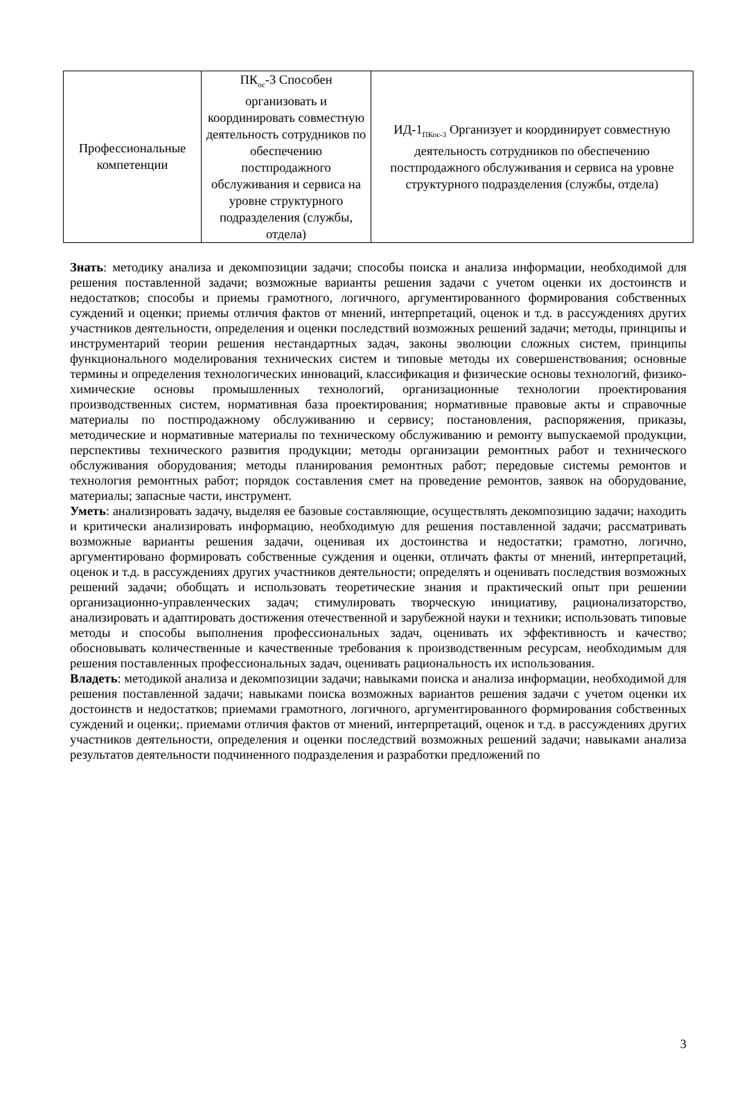| Профессиональные компетенции | ПК<sub>ос</sub>-3 Способен организовать и координировать совместную деятельность сотрудников по обеспечению постпродажного обслуживания и сервиса на уровне структурного подразделения (службы, отдела) | ИД-1<sub>ПКос-3</sub> Организует и координирует совместную деятельность сотрудников по обеспечению постпродажного обслуживания и сервиса на уровне структурного подразделения (службы, отдела) |
Знать: методику анализа и декомпозиции задачи; способы поиска и анализа информации, необходимой для решения поставленной задачи; возможные варианты решения задачи с учетом оценки их достоинств и недостатков; способы и приемы грамотного, логичного, аргументированного формирования собственных суждений и оценки; приемы отличия фактов от мнений, интерпретаций, оценок и т.д. в рассуждениях других участников деятельности, определения и оценки последствий возможных решений задачи; методы, принципы и инструментарий теории решения нестандартных задач, законы эволюции сложных систем, принципы функционального моделирования технических систем и типовые методы их совершенствования; основные термины и определения технологических инноваций, классификация и физические основы технологий, физико-химические основы промышленных технологий, организационные технологии проектирования производственных систем, нормативная база проектирования; нормативные правовые акты и справочные материалы по постпродажному обслуживанию и сервису; постановления, распоряжения, приказы, методические и нормативные материалы по техническому обслуживанию и ремонту выпускаемой продукции, перспективы технического развития продукции; методы организации ремонтных работ и технического обслуживания оборудования; методы планирования ремонтных работ; передовые системы ремонтов и технология ремонтных работ; порядок составления смет на проведение ремонтов, заявок на оборудование, материалы; запасные части, инструмент.
Уметь: анализировать задачу, выделяя ее базовые составляющие, осуществлять декомпозицию задачи; находить и критически анализировать информацию, необходимую для решения поставленной задачи; рассматривать возможные варианты решения задачи, оценивая их достоинства и недостатки; грамотно, логично, аргументировано формировать собственные суждения и оценки, отличать факты от мнений, интерпретаций, оценок и т.д. в рассуждениях других участников деятельности; определять и оценивать последствия возможных решений задачи; обобщать и использовать теоретические знания и практический опыт при решении организационно-управленческих задач; стимулировать творческую инициативу, рационализаторство, анализировать и адаптировать достижения отечественной и зарубежной науки и техники; использовать типовые методы и способы выполнения профессиональных задач, оценивать их эффективность и качество; обосновывать количественные и качественные требования к производственным ресурсам, необходимым для решения поставленных профессиональных задач, оценивать рациональность их использования.
Владеть: методикой анализа и декомпозиции задачи; навыками поиска и анализа информации, необходимой для решения поставленной задачи; навыками поиска возможных вариантов решения задачи с учетом оценки их достоинств и недостатков; приемами грамотного, логичного, аргументированного формирования собственных суждений и оценки;. приемами отличия фактов от мнений, интерпретаций, оценок и т.д. в рассуждениях других участников деятельности, определения и оценки последствий возможных решений задачи; навыками анализа результатов деятельности подчиненного подразделения и разработки предложений по
3